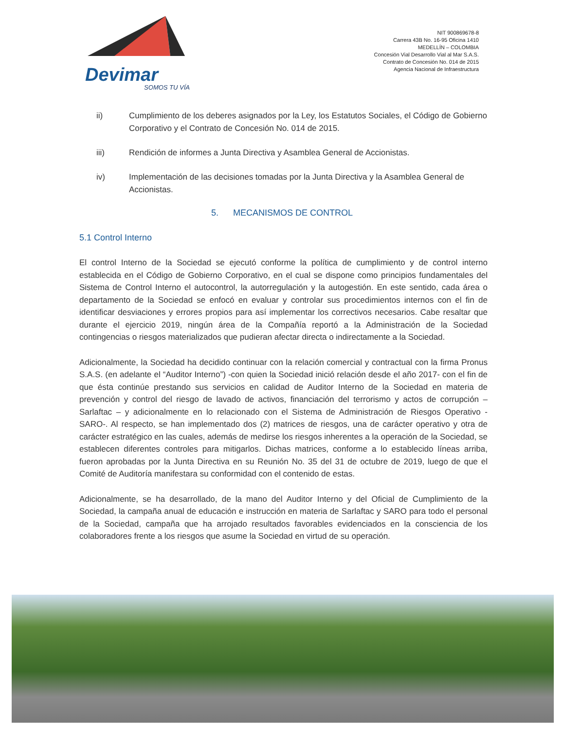Devimar
SOMOS TU VÍA
NIT 900869678-8
Carrera 43B No. 16-95 Oficina 1410
MEDELLÍN – COLOMBIA
Concesión Vial Desarrollo Vial al Mar S.A.S.
Contrato de Concesión No. 014 de 2015
Agencia Nacional de Infraestructura
ii) Cumplimiento de los deberes asignados por la Ley, los Estatutos Sociales, el Código de Gobierno Corporativo y el Contrato de Concesión No. 014 de 2015.
iii) Rendición de informes a Junta Directiva y Asamblea General de Accionistas.
iv) Implementación de las decisiones tomadas por la Junta Directiva y la Asamblea General de Accionistas.
5. MECANISMOS DE CONTROL
5.1 Control Interno
El control Interno de la Sociedad se ejecutó conforme la política de cumplimiento y de control interno establecida en el Código de Gobierno Corporativo, en el cual se dispone como principios fundamentales del Sistema de Control Interno el autocontrol, la autorregulación y la autogestión. En este sentido, cada área o departamento de la Sociedad se enfocó en evaluar y controlar sus procedimientos internos con el fin de identificar desviaciones y errores propios para así implementar los correctivos necesarios. Cabe resaltar que durante el ejercicio 2019, ningún área de la Compañía reportó a la Administración de la Sociedad contingencias o riesgos materializados que pudieran afectar directa o indirectamente a la Sociedad.
Adicionalmente, la Sociedad ha decidido continuar con la relación comercial y contractual con la firma Pronus S.A.S. (en adelante el “Auditor Interno”) -con quien la Sociedad inició relación desde el año 2017- con el fin de que ésta continúe prestando sus servicios en calidad de Auditor Interno de la Sociedad en materia de prevención y control del riesgo de lavado de activos, financiación del terrorismo y actos de corrupción – Sarlaftac – y adicionalmente en lo relacionado con el Sistema de Administración de Riesgos Operativo -SARO-. Al respecto, se han implementado dos (2) matrices de riesgos, una de carácter operativo y otra de carácter estratégico en las cuales, además de medirse los riesgos inherentes a la operación de la Sociedad, se establecen diferentes controles para mitigarlos. Dichas matrices, conforme a lo establecido líneas arriba, fueron aprobadas por la Junta Directiva en su Reunión No. 35 del 31 de octubre de 2019, luego de que el Comité de Auditoría manifestara su conformidad con el contenido de estas.
Adicionalmente, se ha desarrollado, de la mano del Auditor Interno y del Oficial de Cumplimiento de la Sociedad, la campaña anual de educación e instrucción en materia de Sarlaftac y SARO para todo el personal de la Sociedad, campaña que ha arrojado resultados favorables evidenciados en la consciencia de los colaboradores frente a los riesgos que asume la Sociedad en virtud de su operación.